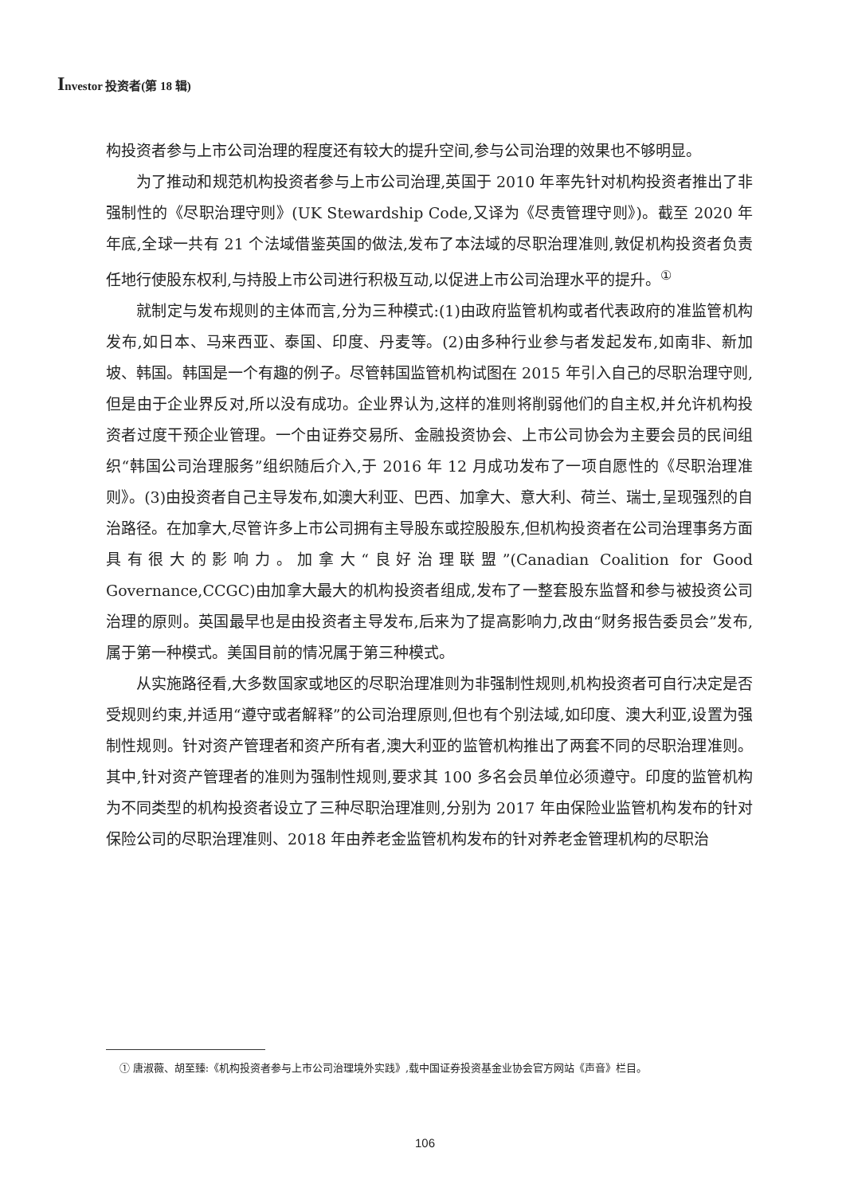Investor 投资者(第 18 辑)
构投资者参与上市公司治理的程度还有较大的提升空间,参与公司治理的效果也不够明显。
为了推动和规范机构投资者参与上市公司治理,英国于 2010 年率先针对机构投资者推出了非强制性的《尽职治理守则》(UK Stewardship Code,又译为《尽责管理守则》)。截至 2020 年年底,全球一共有 21 个法域借鉴英国的做法,发布了本法域的尽职治理准则,敦促机构投资者负责任地行使股东权利,与持股上市公司进行积极互动,以促进上市公司治理水平的提升。<sup>①</sup>
就制定与发布规则的主体而言,分为三种模式:(1)由政府监管机构或者代表政府的准监管机构发布,如日本、马来西亚、泰国、印度、丹麦等。(2)由多种行业参与者发起发布,如南非、新加坡、韩国。韩国是一个有趣的例子。尽管韩国监管机构试图在 2015 年引入自己的尽职治理守则,但是由于企业界反对,所以没有成功。企业界认为,这样的准则将削弱他们的自主权,并允许机构投资者过度干预企业管理。一个由证券交易所、金融投资协会、上市公司协会为主要会员的民间组织“韩国公司治理服务”组织随后介入,于 2016 年 12 月成功发布了一项自愿性的《尽职治理准则》。(3)由投资者自己主导发布,如澳大利亚、巴西、加拿大、意大利、荷兰、瑞士,呈现强烈的自治路径。在加拿大,尽管许多上市公司拥有主导股东或控股股东,但机构投资者在公司治理事务方面具有很大的影响力。加拿大“良好治理联盟”(Canadian Coalition for Good Governance,CCGC)由加拿大最大的机构投资者组成,发布了一整套股东监督和参与被投资公司治理的原则。英国最早也是由投资者主导发布,后来为了提高影响力,改由“财务报告委员会”发布,属于第一种模式。美国目前的情况属于第三种模式。
从实施路径看,大多数国家或地区的尽职治理准则为非强制性规则,机构投资者可自行决定是否受规则约束,并适用“遵守或者解释”的公司治理原则,但也有个别法域,如印度、澳大利亚,设置为强制性规则。针对资产管理者和资产所有者,澳大利亚的监管机构推出了两套不同的尽职治理准则。其中,针对资产管理者的准则为强制性规则,要求其 100 多名会员单位必须遵守。印度的监管机构为不同类型的机构投资者设立了三种尽职治理准则,分别为 2017 年由保险业监管机构发布的针对保险公司的尽职治理准则、2018 年由养老金监管机构发布的针对养老金管理机构的尽职治
① 唐淑薇、胡至臻:《机构投资者参与上市公司治理境外实践》,载中国证券投资基金业协会官方网站《声音》栏目。
106